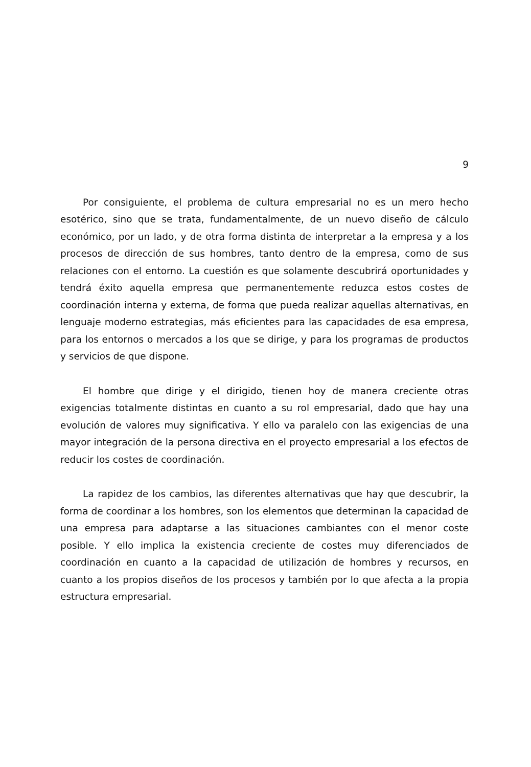9
Por consiguiente, el problema de cultura empresarial no es un mero hecho esotérico, sino que se trata, fundamentalmente, de un nuevo diseño de cálculo económico, por un lado, y de otra forma distinta de interpretar a la empresa y a los procesos de dirección de sus hombres, tanto dentro de la empresa, como de sus relaciones con el entorno. La cuestión es que solamente descubrirá oportunidades y tendrá éxito aquella empresa que permanentemente reduzca estos costes de coordinación interna y externa, de forma que pueda realizar aquellas alternativas, en lenguaje moderno estrategias, más eficientes para las capacidades de esa empresa, para los entornos o mercados a los que se dirige, y para los programas de productos y servicios de que dispone.
El hombre que dirige y el dirigido, tienen hoy de manera creciente otras exigencias totalmente distintas en cuanto a su rol empresarial, dado que hay una evolución de valores muy significativa. Y ello va paralelo con las exigencias de una mayor integración de la persona directiva en el proyecto empresarial a los efectos de reducir los costes de coordinación.
La rapidez de los cambios, las diferentes alternativas que hay que descubrir, la forma de coordinar a los hombres, son los elementos que determinan la capacidad de una empresa para adaptarse a las situaciones cambiantes con el menor coste posible. Y ello implica la existencia creciente de costes muy diferenciados de coordinación en cuanto a la capacidad de utilización de hombres y recursos, en cuanto a los propios diseños de los procesos y también por lo que afecta a la propia estructura empresarial.